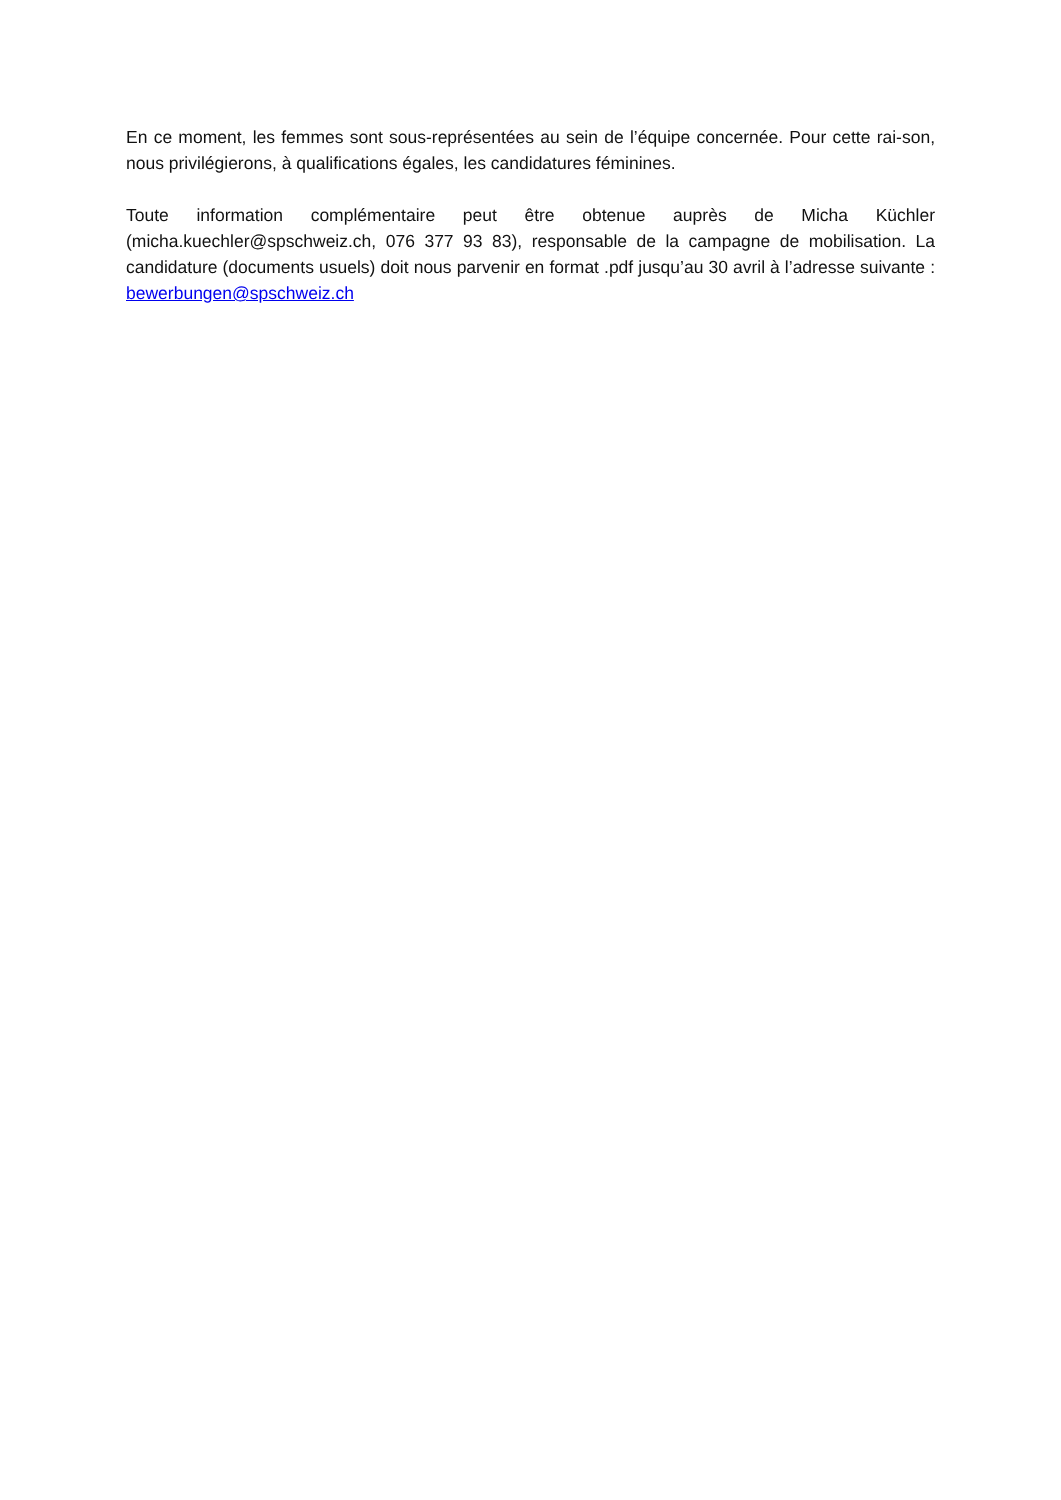En ce moment, les femmes sont sous-représentées au sein de l’équipe concernée. Pour cette rai-son, nous privilégierons, à qualifications égales, les candidatures féminines.
Toute information complémentaire peut être obtenue auprès de Micha Küchler (micha.kuechler@spschweiz.ch, 076 377 93 83), responsable de la campagne de mobilisation. La candidature (documents usuels) doit nous parvenir en format .pdf jusqu’au 30 avril à l’adresse suivante : bewerbungen@spschweiz.ch